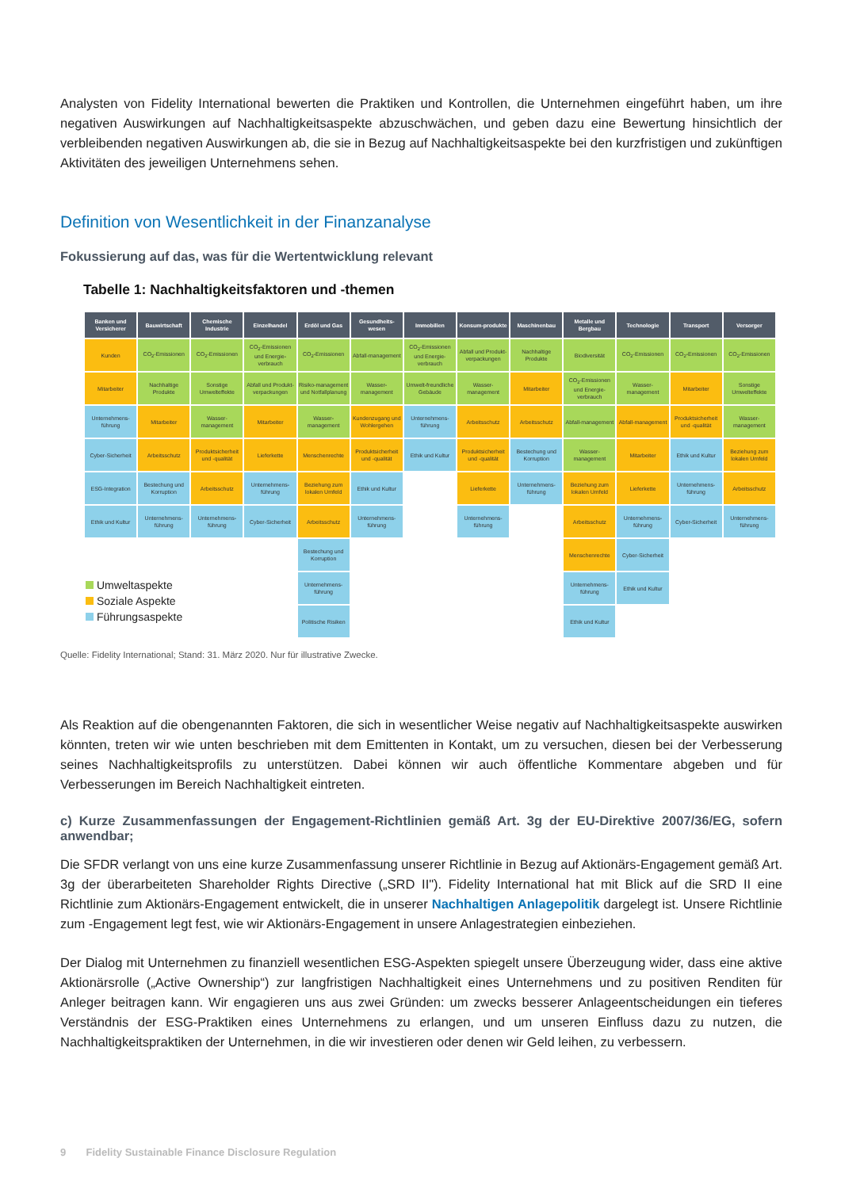Analysten von Fidelity International bewerten die Praktiken und Kontrollen, die Unternehmen eingeführt haben, um ihre negativen Auswirkungen auf Nachhaltigkeitsaspekte abzuschwächen, und geben dazu eine Bewertung hinsichtlich der verbleibenden negativen Auswirkungen ab, die sie in Bezug auf Nachhaltigkeitsaspekte bei den kurzfristigen und zukünftigen Aktivitäten des jeweiligen Unternehmens sehen.
Definition von Wesentlichkeit in der Finanzanalyse
Fokussierung auf das, was für die Wertentwicklung relevant
Tabelle 1: Nachhaltigkeitsfaktoren und -themen
| Banken und Versicherer | Bauwirtschaft | Chemische Industrie | Einzelhandel | Erdöl und Gas | Gesundheits-wesen | Immobilien | Konsum-produkte | Maschinenbau | Metalle und Bergbau | Technologie | Transport | Versorger |
| --- | --- | --- | --- | --- | --- | --- | --- | --- | --- | --- | --- | --- |
| Kunden | CO<sub>2</sub>-Emissionen | CO<sub>2</sub>-Emissionen | CO<sub>2</sub>-Emissionen und Energie-verbrauch | CO<sub>2</sub>-Emissionen | Abfall-management | CO<sub>2</sub>-Emissionen und Energie-verbrauch | Abfall und Produkt-verpackungen | Nachhaltige Produkte | Biodiversität | CO<sub>2</sub>-Emissionen | CO<sub>2</sub>-Emissionen | CO<sub>2</sub>-Emissionen |
| Mitarbeiter | Nachhaltige Produkte | Sonstige Umwelteffekte | Abfall und Produkt-verpackungen | Risiko-management und Notfallplanung | Wasser-management | Umwelt-freundliche Gebäude | Wasser-management | Mitarbeiter | CO<sub>2</sub>-Emissionen und Energie-verbrauch | Wasser-management | Mitarbeiter | Sonstige Umwelteffekte |
| Unternehmens-führung | Mitarbeiter | Wasser-management | Mitarbeiter | Wasser-management | Kundenzugang und Wohlergehen | Unternehmens-führung | Arbeitsschutz | Arbeitsschutz | Abfall-management | Abfall-management | Produktsicherheit und -qualität | Wasser-management |
| Cyber-Sicherheit | Arbeitsschutz | Produktsicherheit und -qualität | Lieferkette | Menschenrechte | Produktsicherheit und -qualität | Ethik und Kultur | Produktsicherheit und -qualität | Bestechung und Korruption | Wasser-management | Mitarbeiter | Ethik und Kultur | Beziehung zum lokalen Umfeld |
| ESG-Integration | Bestechung und Korruption | Arbeitsschutz | Unternehmens-führung | Beziehung zum lokalen Umfeld | Ethik und Kultur | | Lieferkette | Unternehmens-führung | Beziehung zum lokalen Umfeld | Lieferkette | Unternehmens-führung | Arbeitsschutz |
| Ethik und Kultur | Unternehmens-führung | Unternehmens-führung | Cyber-Sicherheit | Arbeitsschutz | Unternehmens-führung | | Unternehmens-führung | | Arbeitsschutz | Unternehmens-führung | Cyber-Sicherheit | Unternehmens-führung |
| Umweltaspekte Soziale Aspekte Führungsaspekte | | | | Bestechung und Korruption | | | | | Menschenrechte | Cyber-Sicherheit | | |
| | | | | Unternehmens-führung | | | | | Unternehmens-führung | Ethik und Kultur | | |
| | | | | Politische Risiken | | | | | Ethik und Kultur | | | |
Quelle: Fidelity International; Stand: 31. März 2020. Nur für illustrative Zwecke.
Als Reaktion auf die obengenannten Faktoren, die sich in wesentlicher Weise negativ auf Nachhaltigkeitsaspekte auswirken könnten, treten wir wie unten beschrieben mit dem Emittenten in Kontakt, um zu versuchen, diesen bei der Verbesserung seines Nachhaltigkeitsprofils zu unterstützen. Dabei können wir auch öffentliche Kommentare abgeben und für Verbesserungen im Bereich Nachhaltigkeit eintreten.
c) Kurze Zusammenfassungen der Engagement-Richtlinien gemäß Art. 3g der EU-Direktive 2007/36/EG, sofern anwendbar;
Die SFDR verlangt von uns eine kurze Zusammenfassung unserer Richtlinie in Bezug auf Aktionärs-Engagement gemäß Art. 3g der überarbeiteten Shareholder Rights Directive („SRD II"). Fidelity International hat mit Blick auf die SRD II eine Richtlinie zum Aktionärs-Engagement entwickelt, die in unserer Nachhaltigen Anlagepolitik dargelegt ist. Unsere Richtlinie zum -Engagement legt fest, wie wir Aktionärs-Engagement in unsere Anlagestrategien einbeziehen.
Der Dialog mit Unternehmen zu finanziell wesentlichen ESG-Aspekten spiegelt unsere Überzeugung wider, dass eine aktive Aktionärsrolle („Active Ownership“) zur langfristigen Nachhaltigkeit eines Unternehmens und zu positiven Renditen für Anleger beitragen kann. Wir engagieren uns aus zwei Gründen: um zwecks besserer Anlageentscheidungen ein tieferes Verständnis der ESG-Praktiken eines Unternehmens zu erlangen, und um unseren Einfluss dazu zu nutzen, die Nachhaltigkeitspraktiken der Unternehmen, in die wir investieren oder denen wir Geld leihen, zu verbessern.
9 Fidelity Sustainable Finance Disclosure Regulation